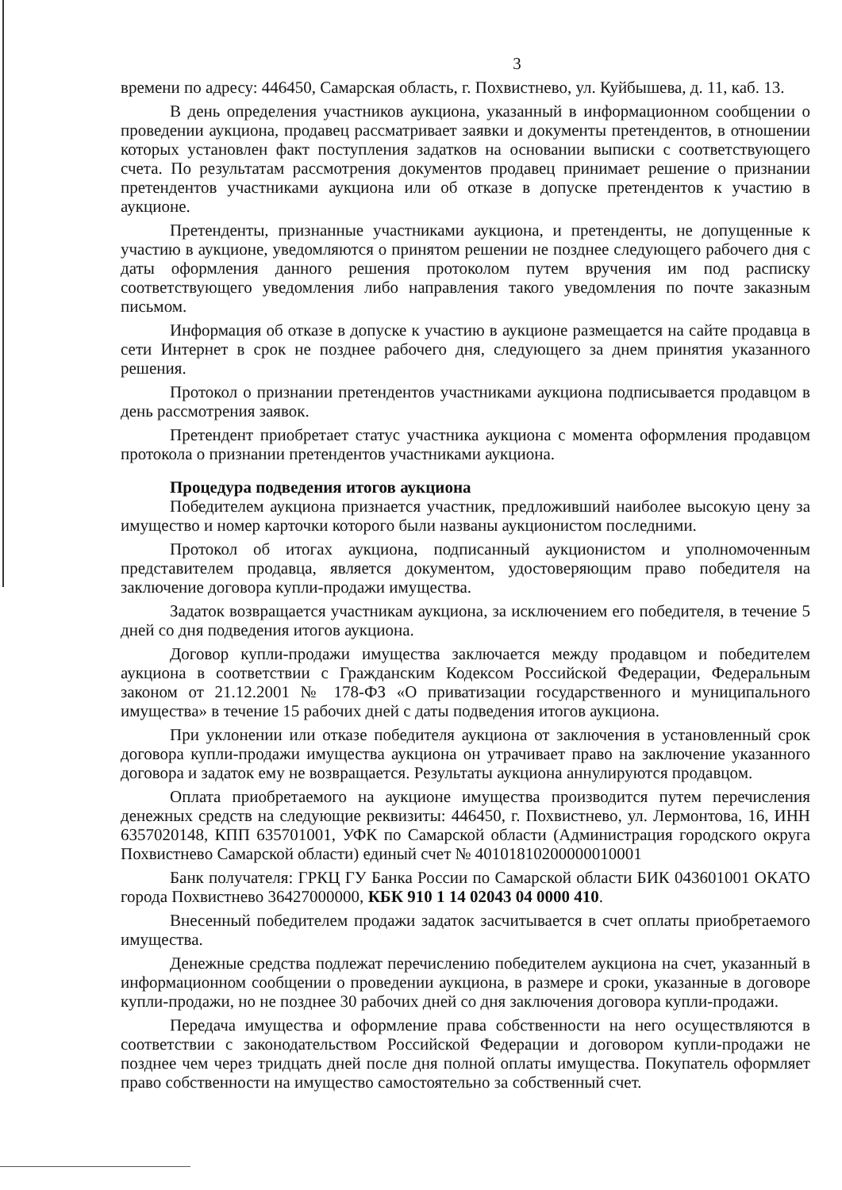3
времени по адресу: 446450, Самарская область, г. Похвистнево, ул. Куйбышева, д. 11, каб. 13.
В день определения участников аукциона, указанный в информационном сообщении о проведении аукциона, продавец рассматривает заявки и документы претендентов, в отношении которых установлен факт поступления задатков на основании выписки с соответствующего счета. По результатам рассмотрения документов продавец принимает решение о признании претендентов участниками аукциона или об отказе в допуске претендентов к участию в аукционе.
Претенденты, признанные участниками аукциона, и претенденты, не допущенные к участию в аукционе, уведомляются о принятом решении не позднее следующего рабочего дня с даты оформления данного решения протоколом путем вручения им под расписку соответствующего уведомления либо направления такого уведомления по почте заказным письмом.
Информация об отказе в допуске к участию в аукционе размещается на сайте продавца в сети Интернет в срок не позднее рабочего дня, следующего за днем принятия указанного решения.
Протокол о признании претендентов участниками аукциона подписывается продавцом в день рассмотрения заявок.
Претендент приобретает статус участника аукциона с момента оформления продавцом протокола о признании претендентов участниками аукциона.
Процедура подведения итогов аукциона
Победителем аукциона признается участник, предложивший наиболее высокую цену за имущество и номер карточки которого были названы аукционистом последними.
Протокол об итогах аукциона, подписанный аукционистом и уполномоченным представителем продавца, является документом, удостоверяющим право победителя на заключение договора купли-продажи имущества.
Задаток возвращается участникам аукциона, за исключением его победителя, в течение 5 дней со дня подведения итогов аукциона.
Договор купли-продажи имущества заключается между продавцом и победителем аукциона в соответствии с Гражданским Кодексом Российской Федерации, Федеральным законом от 21.12.2001 № 178-ФЗ «О приватизации государственного и муниципального имущества» в течение 15 рабочих дней с даты подведения итогов аукциона.
При уклонении или отказе победителя аукциона от заключения в установленный срок договора купли-продажи имущества аукциона он утрачивает право на заключение указанного договора и задаток ему не возвращается. Результаты аукциона аннулируются продавцом.
Оплата приобретаемого на аукционе имущества производится путем перечисления денежных средств на следующие реквизиты: 446450, г. Похвистнево, ул. Лермонтова, 16, ИНН 6357020148, КПП 635701001, УФК по Самарской области (Администрация городского округа Похвистнево Самарской области) единый счет № 40101810200000010001
Банк получателя: ГРКЦ ГУ Банка России по Самарской области БИК 043601001 ОКАТО города Похвистнево 36427000000, КБК 910 1 14 02043 04 0000 410.
Внесенный победителем продажи задаток засчитывается в счет оплаты приобретаемого имущества.
Денежные средства подлежат перечислению победителем аукциона на счет, указанный в информационном сообщении о проведении аукциона, в размере и сроки, указанные в договоре купли-продажи, но не позднее 30 рабочих дней со дня заключения договора купли-продажи.
Передача имущества и оформление права собственности на него осуществляются в соответствии с законодательством Российской Федерации и договором купли-продажи не позднее чем через тридцать дней после дня полной оплаты имущества. Покупатель оформляет право собственности на имущество самостоятельно за собственный счет.